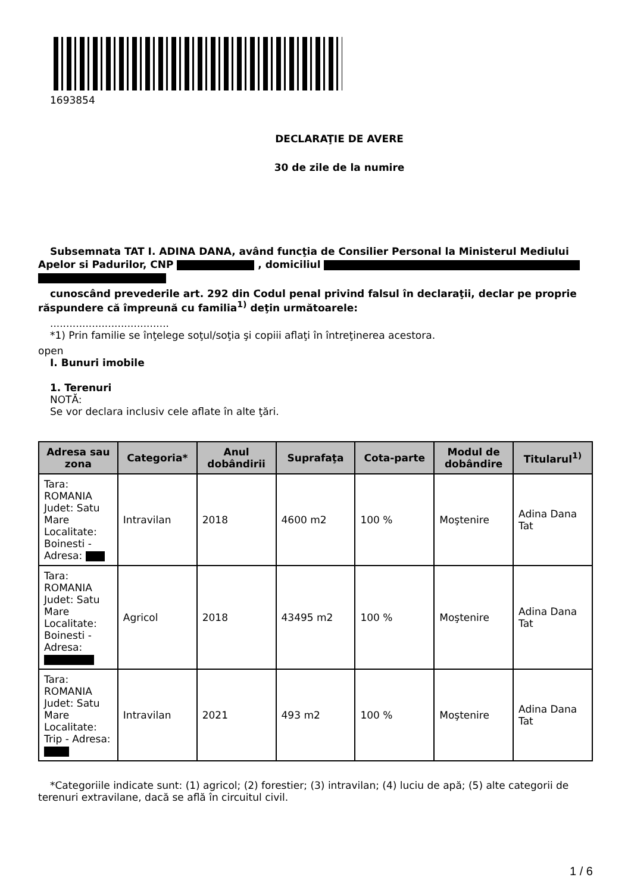1693854
DECLARAŢIE DE AVERE
30 de zile de la numire
Subsemnata TAT I. ADINA DANA, având funcţia de Consilier Personal la Ministerul Mediului Apelor si Padurilor, CNP , domiciliul
cunoscând prevederile art. 292 din Codul penal privind falsul în declaraţii, declar pe proprie răspundere că împreună cu familia<sup>1)</sup> deţin următoarele:
.....................................
*1) Prin familie se înţelege soţul/soţia şi copiii aflaţi în întreţinerea acestora.
open
I. Bunuri imobile
1. Terenuri
NOTĂ:
Se vor declara inclusiv cele aflate în alte ţări.
| Adresa sau zona | Categoria* | Anul dobândirii | Suprafaţa | Cota-parte | Modul de dobândire | Titularul<sup>1)</sup> |
| --- | --- | --- | --- | --- | --- | --- |
| Tara: ROMANIA Judet: Satu Mare Localitate: Boinesti - Adresa: | Intravilan | 2018 | 4600 m2 | 100 % | Moştenire | Adina Dana Tat |
| Tara: ROMANIA Judet: Satu Mare Localitate: Boinesti - Adresa: | Agricol | 2018 | 43495 m2 | 100 % | Moştenire | Adina Dana Tat |
| Tara: ROMANIA Judet: Satu Mare Localitate: Trip - Adresa: | Intravilan | 2021 | 493 m2 | 100 % | Moştenire | Adina Dana Tat |
*Categoriile indicate sunt: (1) agricol; (2) forestier; (3) intravilan; (4) luciu de apă; (5) alte categorii de terenuri extravilane, dacă se află în circuitul civil.
1 / 6